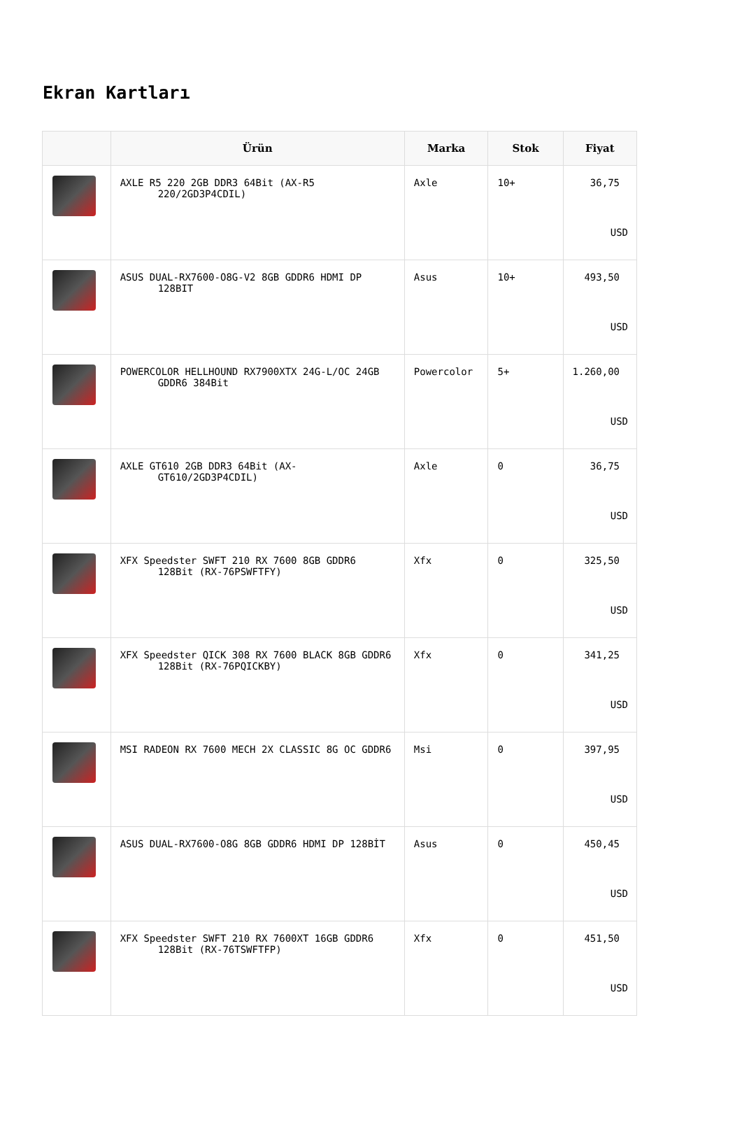Ekran Kartları
| | Ürün | Marka | Stok | Fiyat |
| --- | --- | --- | --- | --- |
| | AXLE R5 220 2GB DDR3 64Bit (AX-R5 220/2GD3P4CDIL) | Axle | 10+ | 36,75 USD |
| | ASUS DUAL-RX7600-O8G-V2 8GB GDDR6 HDMI DP 128BIT | Asus | 10+ | 493,50 USD |
| | POWERCOLOR HELLHOUND RX7900XTX 24G-L/OC 24GB GDDR6 384Bit | Powercolor | 5+ | 1.260,00 USD |
| | AXLE GT610 2GB DDR3 64Bit (AX-GT610/2GD3P4CDIL) | Axle | 0 | 36,75 USD |
| | XFX Speedster SWFT 210 RX 7600 8GB GDDR6 128Bit (RX-76PSWFTFY) | Xfx | 0 | 325,50 USD |
| | XFX Speedster QICK 308 RX 7600 BLACK 8GB GDDR6 128Bit (RX-76PQICKBY) | Xfx | 0 | 341,25 USD |
| | MSI RADEON RX 7600 MECH 2X CLASSIC 8G OC GDDR6 | Msi | 0 | 397,95 USD |
| | ASUS DUAL-RX7600-O8G 8GB GDDR6 HDMI DP 128BİT | Asus | 0 | 450,45 USD |
| | XFX Speedster SWFT 210 RX 7600XT 16GB GDDR6 128Bit (RX-76TSWFTFP) | Xfx | 0 | 451,50 USD |